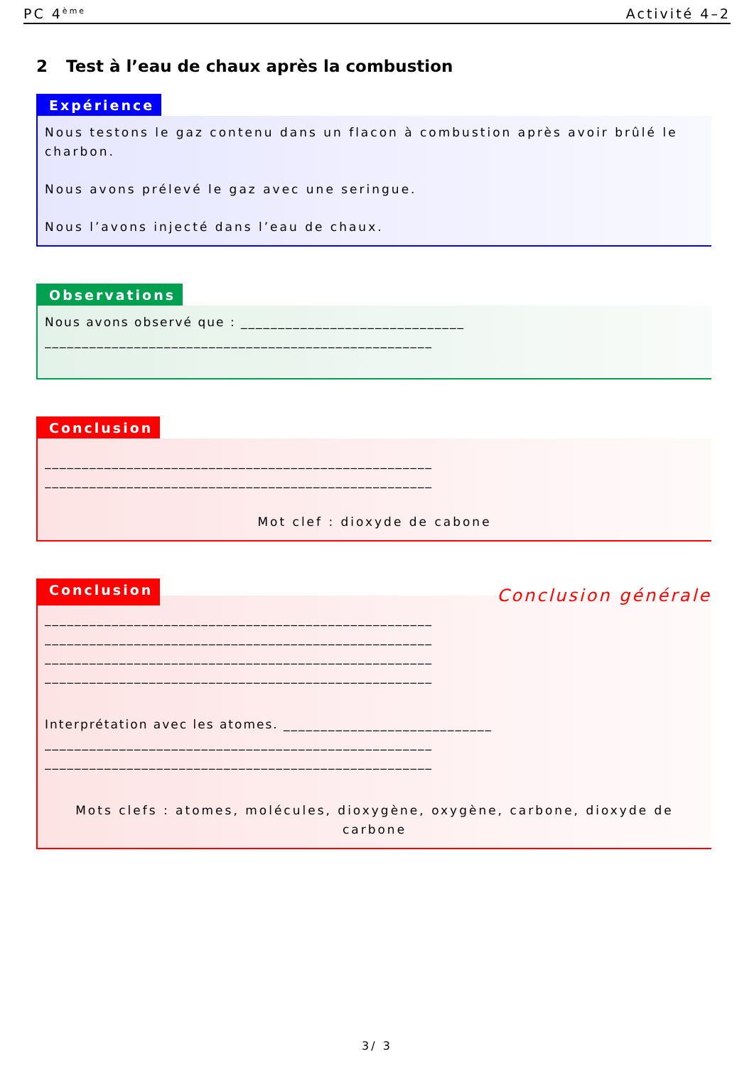PC 4<sup>ème</sup>
Activité 4–2
2 Test à l’eau de chaux après la combustion
Expérience
Nous testons le gaz contenu dans un flacon à combustion après avoir brûlé le charbon.
Nous avons prélevé le gaz avec une seringue.
Nous l’avons injecté dans l’eau de chaux.
Observations
Nous avons observé que : ______________________________
____________________________________________________
Conclusion
____________________________________________________
____________________________________________________
Mot clef : dioxyde de cabone
Conclusion
Conclusion générale
____________________________________________________
____________________________________________________
____________________________________________________
____________________________________________________
Interprétation avec les atomes. ____________________________
____________________________________________________
____________________________________________________
Mots clefs : atomes, molécules, dioxygène, oxygène, carbone, dioxyde de carbone
3/ 3